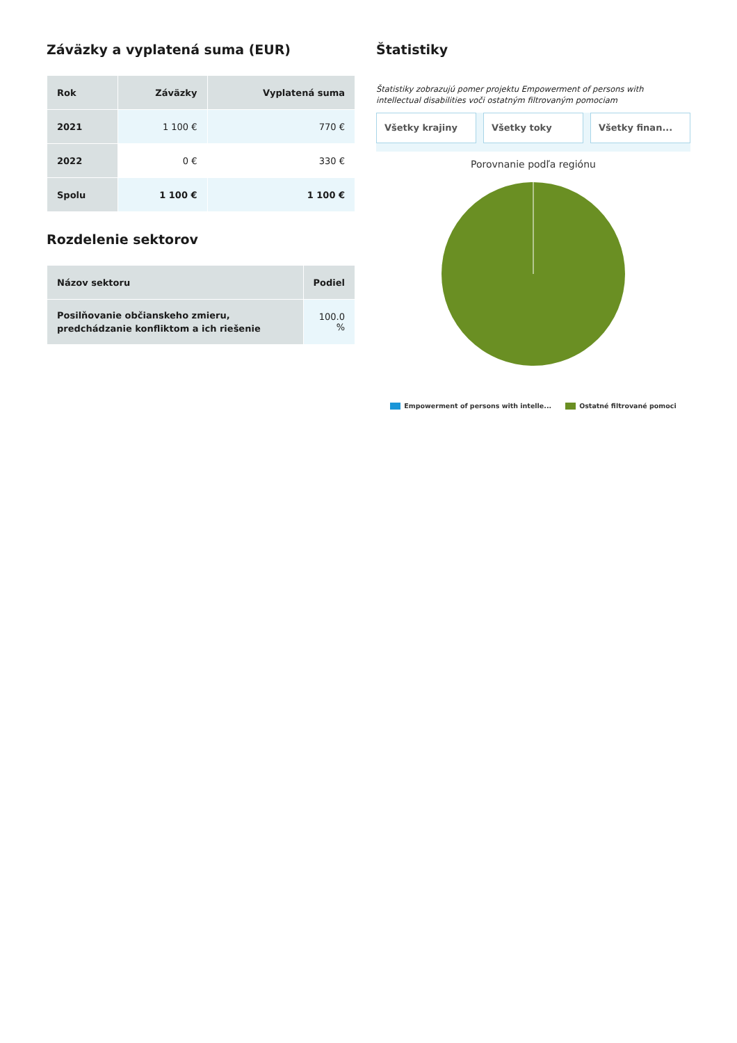Záväzky a vyplatená suma (EUR)
| Rok | Záväzky | Vyplatená suma |
| --- | --- | --- |
| 2021 | 1 100 € | 770 € |
| 2022 | 0 € | 330 € |
| Spolu | 1 100 € | 1 100 € |
Rozdelenie sektorov
| Názov sektoru | Podiel |
| --- | --- |
| Posilňovanie občianskeho zmieru, predchádzanie konfliktom a ich riešenie | 100.0 % |
Štatistiky
Štatistiky zobrazujú pomer projektu Empowerment of persons with intellectual disabilities voči ostatným filtrovaným pomociam
Všetky krajiny Všetky toky Všetky finan...
Porovnanie podľa regiónu
Empowerment of persons with intelle...
Ostatné filtrované pomoci